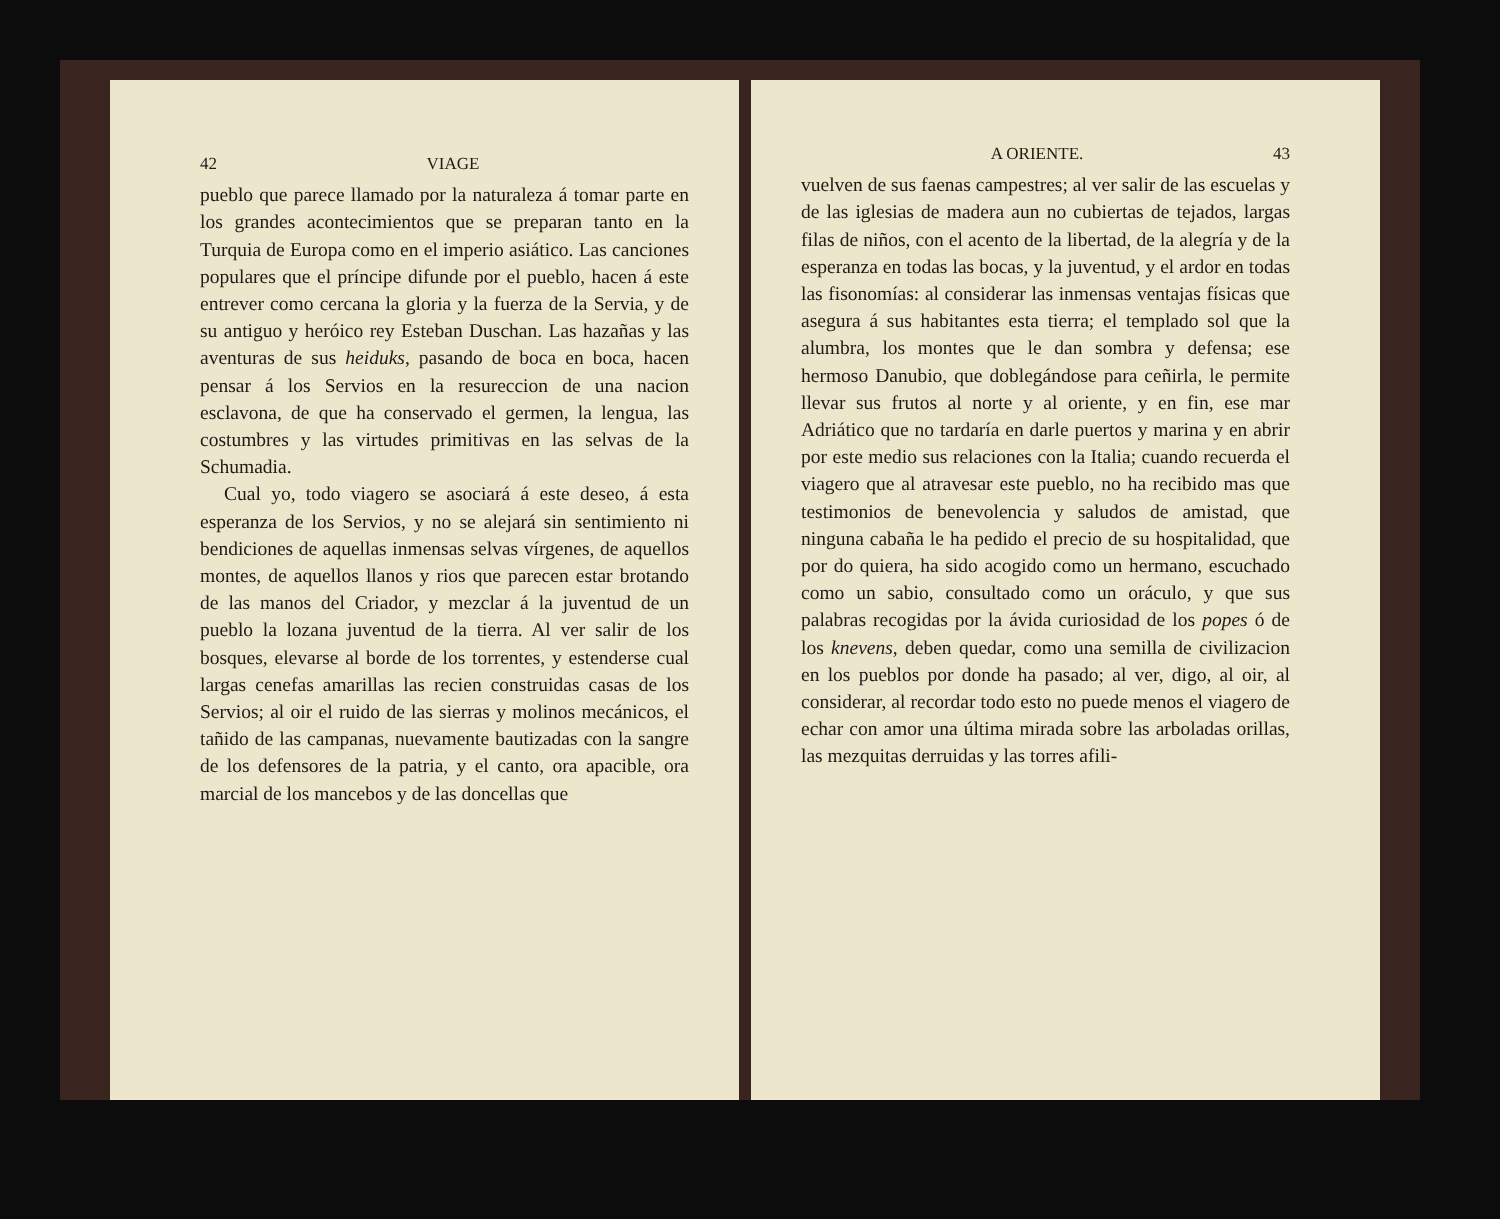42 VIAGE
pueblo que parece llamado por la naturaleza á tomar parte en los grandes acontecimientos que se preparan tanto en la Turquia de Europa como en el imperio asiático. Las canciones populares que el príncipe difunde por el pueblo, hacen á este entrever como cercana la gloria y la fuerza de la Servia, y de su antiguo y heróico rey Esteban Duschan. Las hazañas y las aventuras de sus heiduks, pasando de boca en boca, hacen pensar á los Servios en la resureccion de una nacion esclavona, de que ha conservado el germen, la lengua, las costumbres y las virtudes primitivas en las selvas de la Schumadia.
Cual yo, todo viagero se asociará á este deseo, á esta esperanza de los Servios, y no se alejará sin sentimiento ni bendiciones de aquellas inmensas selvas vírgenes, de aquellos montes, de aquellos llanos y rios que parecen estar brotando de las manos del Criador, y mezclar á la juventud de un pueblo la lozana juventud de la tierra. Al ver salir de los bosques, elevarse al borde de los torrentes, y estenderse cual largas cenefas amarillas las recien construidas casas de los Servios; al oir el ruido de las sierras y molinos mecánicos, el tañido de las campanas, nuevamente bautizadas con la sangre de los defensores de la patria, y el canto, ora apacible, ora marcial de los mancebos y de las doncellas que
A ORIENTE. 43
vuelven de sus faenas campestres; al ver salir de las escuelas y de las iglesias de madera aun no cubiertas de tejados, largas filas de niños, con el acento de la libertad, de la alegría y de la esperanza en todas las bocas, y la juventud, y el ardor en todas las fisonomías: al considerar las inmensas ventajas físicas que asegura á sus habitantes esta tierra; el templado sol que la alumbra, los montes que le dan sombra y defensa; ese hermoso Danubio, que doblegándose para ceñirla, le permite llevar sus frutos al norte y al oriente, y en fin, ese mar Adriático que no tardaría en darle puertos y marina y en abrir por este medio sus relaciones con la Italia; cuando recuerda el viagero que al atravesar este pueblo, no ha recibido mas que testimonios de benevolencia y saludos de amistad, que ninguna cabaña le ha pedido el precio de su hospitalidad, que por do quiera, ha sido acogido como un hermano, escuchado como un sabio, consultado como un oráculo, y que sus palabras recogidas por la ávida curiosidad de los popes ó de los knevens, deben quedar, como una semilla de civilizacion en los pueblos por donde ha pasado; al ver, digo, al oir, al considerar, al recordar todo esto no puede menos el viagero de echar con amor una última mirada sobre las arboladas orillas, las mezquitas derruidas y las torres afili-